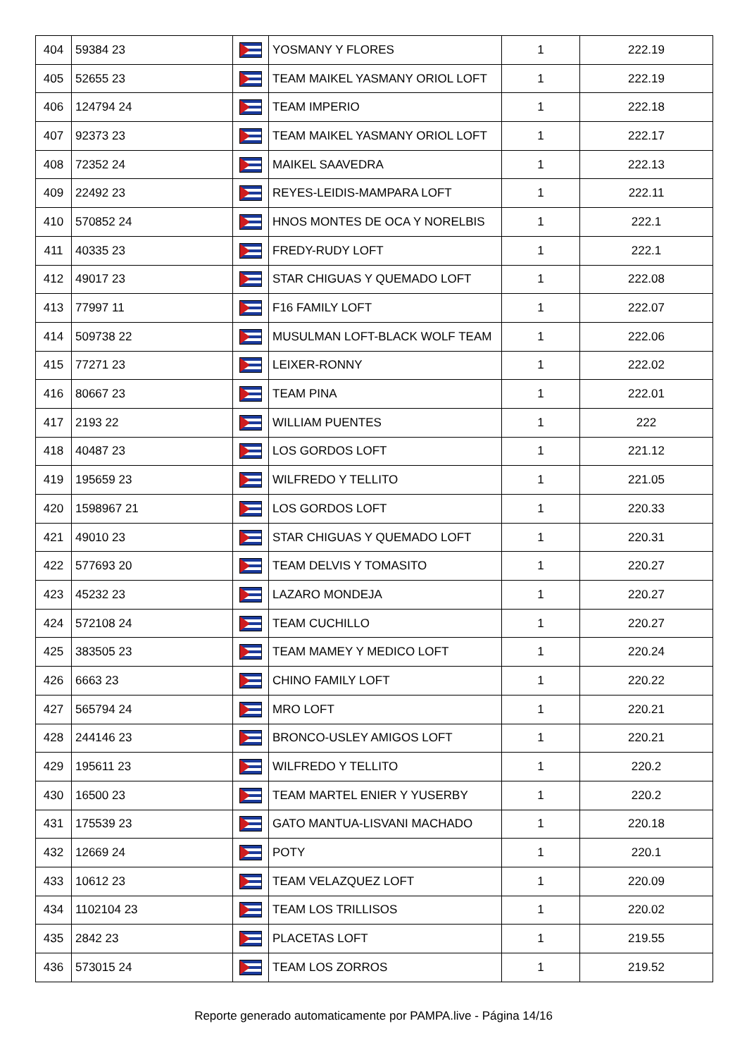| 404 | 59384 23 | | YOSMANY Y FLORES | 1 | 222.19 |
| 405 | 52655 23 | | TEAM MAIKEL YASMANY ORIOL LOFT | 1 | 222.19 |
| 406 | 124794 24 | | TEAM IMPERIO | 1 | 222.18 |
| 407 | 92373 23 | | TEAM MAIKEL YASMANY ORIOL LOFT | 1 | 222.17 |
| 408 | 72352 24 | | MAIKEL SAAVEDRA | 1 | 222.13 |
| 409 | 22492 23 | | REYES-LEIDIS-MAMPARA LOFT | 1 | 222.11 |
| 410 | 570852 24 | | HNOS MONTES DE OCA Y NORELBIS | 1 | 222.1 |
| 411 | 40335 23 | | FREDY-RUDY LOFT | 1 | 222.1 |
| 412 | 49017 23 | | STAR CHIGUAS Y QUEMADO LOFT | 1 | 222.08 |
| 413 | 77997 11 | | F16 FAMILY LOFT | 1 | 222.07 |
| 414 | 509738 22 | | MUSULMAN LOFT-BLACK WOLF TEAM | 1 | 222.06 |
| 415 | 77271 23 | | LEIXER-RONNY | 1 | 222.02 |
| 416 | 80667 23 | | TEAM PINA | 1 | 222.01 |
| 417 | 2193 22 | | WILLIAM PUENTES | 1 | 222 |
| 418 | 40487 23 | | LOS GORDOS LOFT | 1 | 221.12 |
| 419 | 195659 23 | | WILFREDO Y TELLITO | 1 | 221.05 |
| 420 | 1598967 21 | | LOS GORDOS LOFT | 1 | 220.33 |
| 421 | 49010 23 | | STAR CHIGUAS Y QUEMADO LOFT | 1 | 220.31 |
| 422 | 577693 20 | | TEAM DELVIS Y TOMASITO | 1 | 220.27 |
| 423 | 45232 23 | | LAZARO MONDEJA | 1 | 220.27 |
| 424 | 572108 24 | | TEAM CUCHILLO | 1 | 220.27 |
| 425 | 383505 23 | | TEAM MAMEY Y MEDICO LOFT | 1 | 220.24 |
| 426 | 6663 23 | | CHINO FAMILY LOFT | 1 | 220.22 |
| 427 | 565794 24 | | MRO LOFT | 1 | 220.21 |
| 428 | 244146 23 | | BRONCO-USLEY AMIGOS LOFT | 1 | 220.21 |
| 429 | 195611 23 | | WILFREDO Y TELLITO | 1 | 220.2 |
| 430 | 16500 23 | | TEAM MARTEL ENIER Y YUSERBY | 1 | 220.2 |
| 431 | 175539 23 | | GATO MANTUA-LISVANI MACHADO | 1 | 220.18 |
| 432 | 12669 24 | | POTY | 1 | 220.1 |
| 433 | 10612 23 | | TEAM VELAZQUEZ LOFT | 1 | 220.09 |
| 434 | 1102104 23 | | TEAM LOS TRILLISOS | 1 | 220.02 |
| 435 | 2842 23 | | PLACETAS LOFT | 1 | 219.55 |
| 436 | 573015 24 | | TEAM LOS ZORROS | 1 | 219.52 |
Reporte generado automaticamente por PAMPA.live - Página 14/16